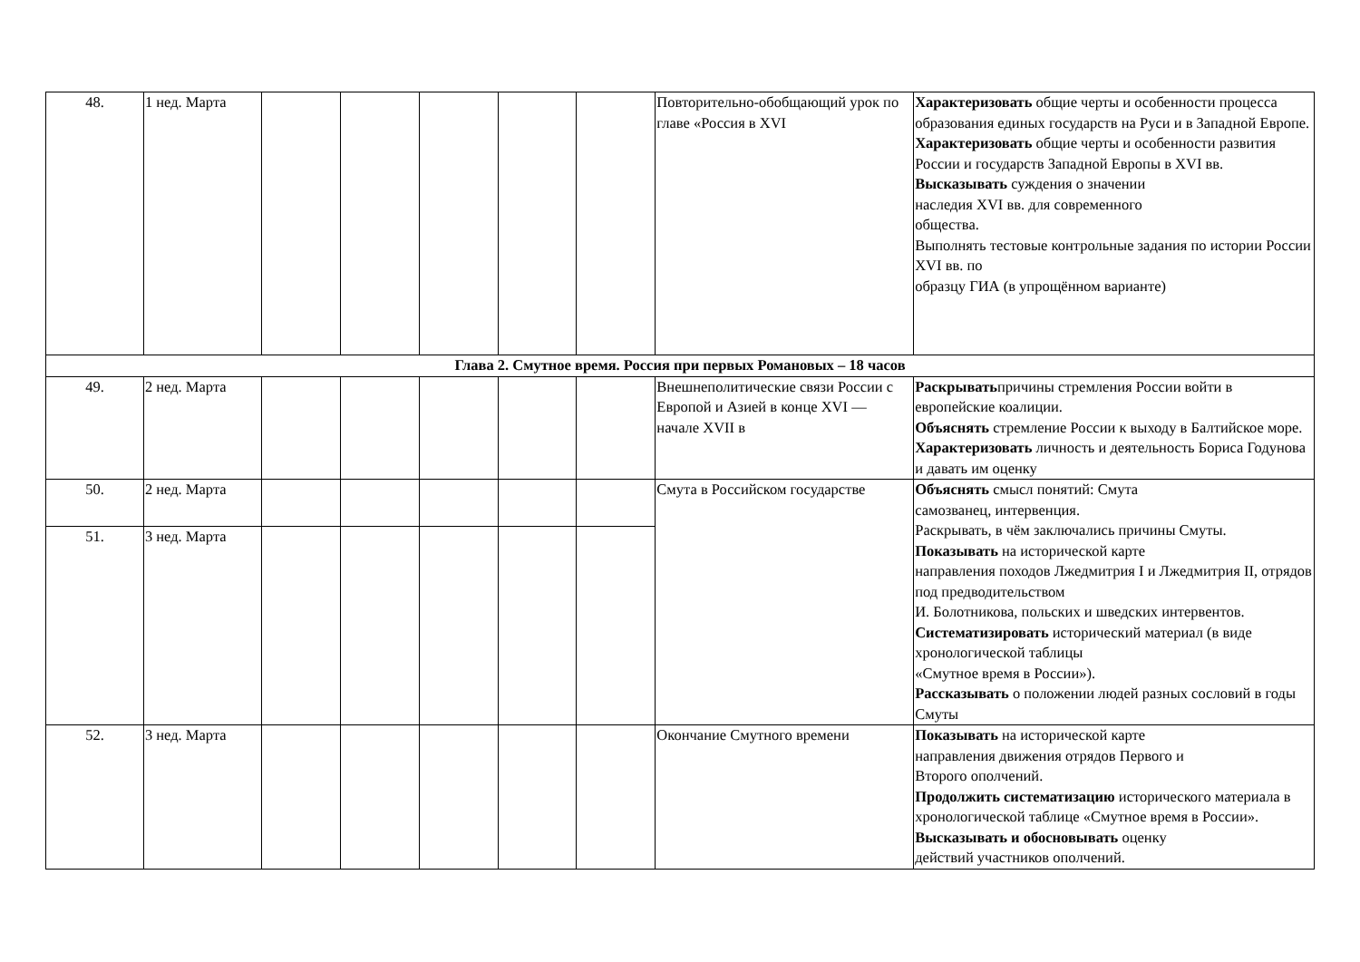| 48. | 1 нед. Марта | | | | | | Повторительно-обобщающий урок по главе «Россия в XVI | Характеризовать общие черты и особенности процесса образования единых государств на Руси и в Западной Европе. Характеризовать общие черты и особенности развития России и государств Западной Европы в XVI вв. Высказывать суждения о значении наследия XVI вв. для современного общества. Выполнять тестовые контрольные задания по истории России XVI вв. по образцу ГИА (в упрощённом варианте) |
| Глава 2. Смутное время. Россия при первых Романовых – 18 часов | | | | | | | | |
| 49. | 2 нед. Марта | | | | | | Внешнеполитические связи России с Европой и Азией в конце XVI — начале XVII в | Раскрывать причины стремления России войти в европейские коалиции. Объяснять стремление России к выходу в Балтийское море. Характеризовать личность и деятельность Бориса Годунова и давать им оценку |
| 50. | 2 нед. Марта | | | | | | Смута в Российском государстве | Объяснять смысл понятий: Смута самозванец, интервенция. Раскрывать, в чём заключались причины Смуты. Показывать на исторической карте направления походов Лжедмитрия I и Лжедмитрия II, отрядов под предводительством И. Болотникова, польских и шведских интервентов. Систематизировать исторический материал (в виде хронологической таблицы «Смутное время в России»). Рассказывать о положении людей разных сословий в годы Смуты |
| 51. | 3 нед. Марта | | | | | | | |
| 52. | 3 нед. Марта | | | | | | Окончание Смутного времени | Показывать на исторической карте направления движения отрядов Первого и Второго ополчений. Продолжить систематизацию исторического материала в хронологической таблице «Смутное время в России». Высказывать и обосновывать оценку действий участников ополчений. |